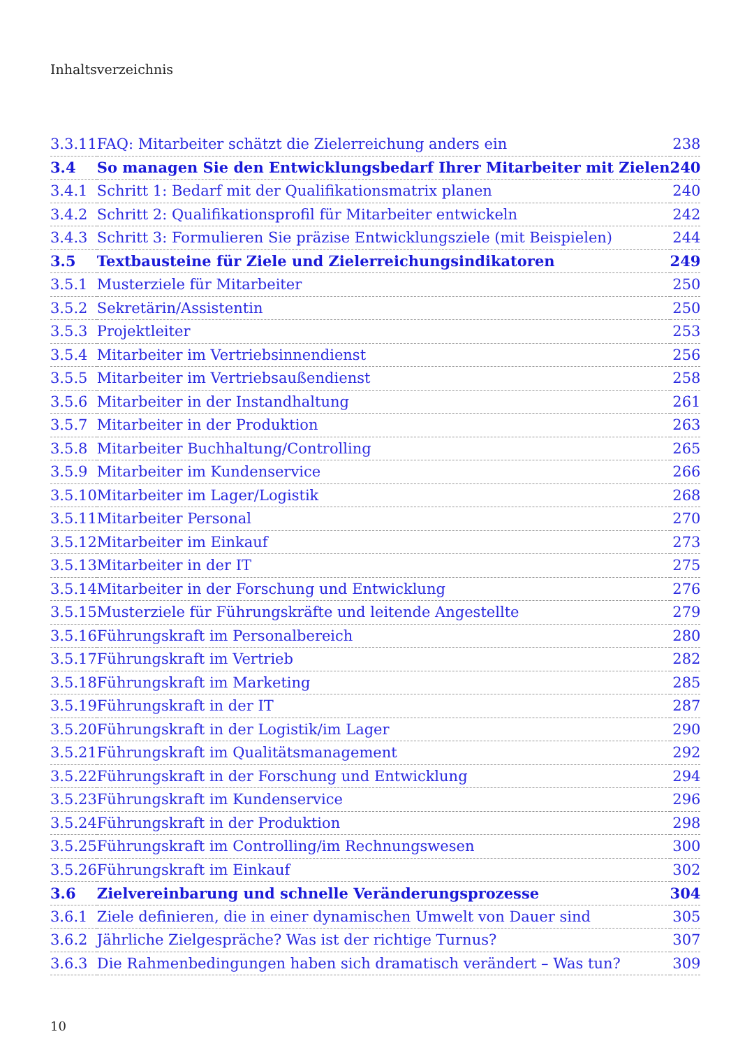Inhaltsverzeichnis
| 3.3.11 | FAQ: Mitarbeiter schätzt die Zielerreichung anders ein | 238 |
| 3.4 | So managen Sie den Entwicklungsbedarf Ihrer Mitarbeiter mit Zielen | 240 |
| 3.4.1 | Schritt 1: Bedarf mit der Qualifikationsmatrix planen | 240 |
| 3.4.2 | Schritt 2: Qualifikationsprofil für Mitarbeiter entwickeln | 242 |
| 3.4.3 | Schritt 3: Formulieren Sie präzise Entwicklungsziele (mit Beispielen) | 244 |
| 3.5 | Textbausteine für Ziele und Zielerreichungsindikatoren | 249 |
| 3.5.1 | Musterziele für Mitarbeiter | 250 |
| 3.5.2 | Sekretärin/Assistentin | 250 |
| 3.5.3 | Projektleiter | 253 |
| 3.5.4 | Mitarbeiter im Vertriebsinnendienst | 256 |
| 3.5.5 | Mitarbeiter im Vertriebsaußendienst | 258 |
| 3.5.6 | Mitarbeiter in der Instandhaltung | 261 |
| 3.5.7 | Mitarbeiter in der Produktion | 263 |
| 3.5.8 | Mitarbeiter Buchhaltung/Controlling | 265 |
| 3.5.9 | Mitarbeiter im Kundenservice | 266 |
| 3.5.10 | Mitarbeiter im Lager/Logistik | 268 |
| 3.5.11 | Mitarbeiter Personal | 270 |
| 3.5.12 | Mitarbeiter im Einkauf | 273 |
| 3.5.13 | Mitarbeiter in der IT | 275 |
| 3.5.14 | Mitarbeiter in der Forschung und Entwicklung | 276 |
| 3.5.15 | Musterziele für Führungskräfte und leitende Angestellte | 279 |
| 3.5.16 | Führungskraft im Personalbereich | 280 |
| 3.5.17 | Führungskraft im Vertrieb | 282 |
| 3.5.18 | Führungskraft im Marketing | 285 |
| 3.5.19 | Führungskraft in der IT | 287 |
| 3.5.20 | Führungskraft in der Logistik/im Lager | 290 |
| 3.5.21 | Führungskraft im Qualitätsmanagement | 292 |
| 3.5.22 | Führungskraft in der Forschung und Entwicklung | 294 |
| 3.5.23 | Führungskraft im Kundenservice | 296 |
| 3.5.24 | Führungskraft in der Produktion | 298 |
| 3.5.25 | Führungskraft im Controlling/im Rechnungswesen | 300 |
| 3.5.26 | Führungskraft im Einkauf | 302 |
| 3.6 | Zielvereinbarung und schnelle Veränderungsprozesse | 304 |
| 3.6.1 | Ziele definieren, die in einer dynamischen Umwelt von Dauer sind | 305 |
| 3.6.2 | Jährliche Zielgespräche? Was ist der richtige Turnus? | 307 |
| 3.6.3 | Die Rahmenbedingungen haben sich dramatisch verändert – Was tun? | 309 |
10